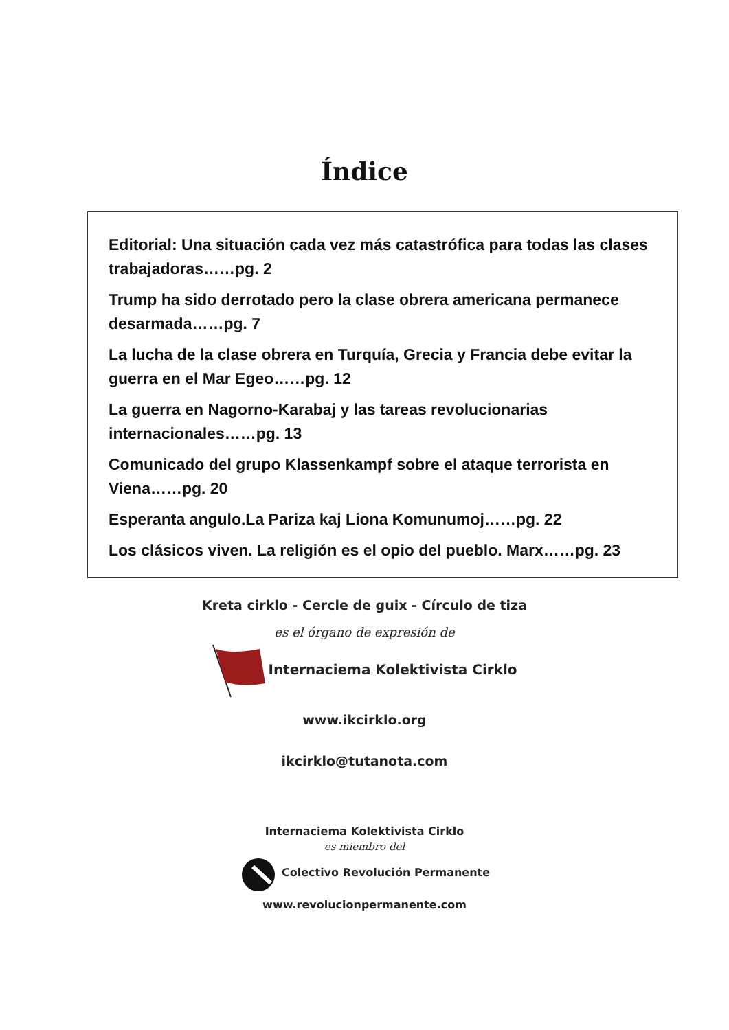Índice
Editorial: Una situación cada vez más catastrófica para todas las clases trabajadoras……pg. 2
Trump ha sido derrotado pero la clase obrera americana permanece desarmada……pg. 7
La lucha de la clase obrera en Turquía, Grecia y Francia debe evitar la guerra en el Mar Egeo……pg. 12
La guerra en Nagorno-Karabaj y las tareas revolucionarias internacionales……pg. 13
Comunicado del grupo Klassenkampf sobre el ataque terrorista en Viena……pg. 20
Esperanta angulo.La Pariza kaj Liona Komunumoj……pg. 22
Los clásicos viven. La religión es el opio del pueblo. Marx……pg. 23
Kreta cirklo - Cercle de guix - Círculo de tiza
es el órgano de expresión de
Internaciema Kolektivista Cirklo
www.ikcirklo.org
ikcirklo@tutanota.com
Internaciema Kolektivista Cirklo
es miembro del
Colectivo Revolución Permanente
www.revolucionpermanente.com